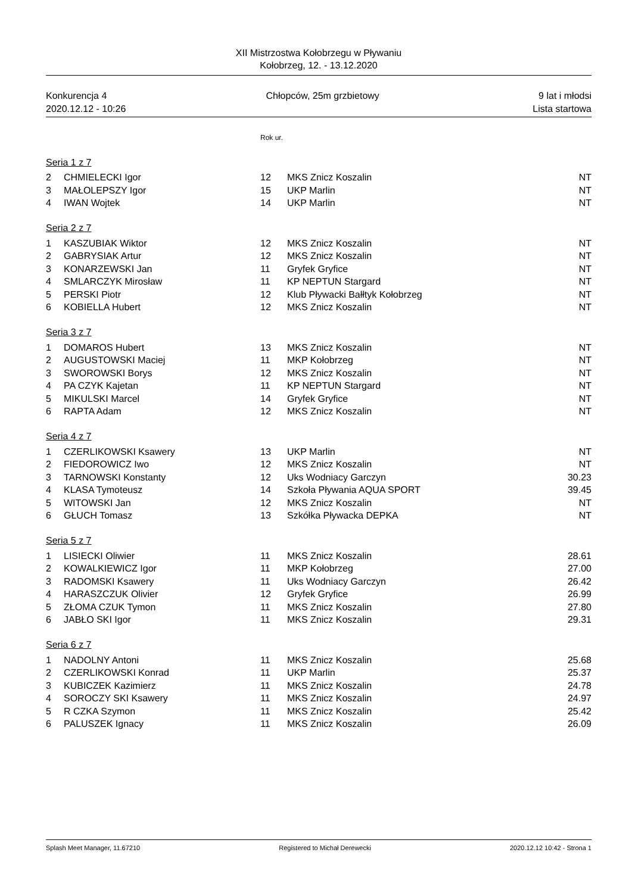XII Mistrzostwa Kołobrzegu w Pływaniu
Kołobrzeg, 12. - 13.12.2020
Konkurencja 4 Chłopców, 25m grzbietowy 9 lat i młodsi
2020.12.12 - 10:26 Lista startowa
| | | Rok ur. | | |
| Seria 1 z 7 | | | | |
| 2 | CHMIELECKI Igor | 12 | MKS Znicz Koszalin | NT |
| 3 | MAŁOLEPSZY Igor | 15 | UKP Marlin | NT |
| 4 | IWAN Wojtek | 14 | UKP Marlin | NT |
| Seria 2 z 7 | | | | |
| 1 | KASZUBIAK Wiktor | 12 | MKS Znicz Koszalin | NT |
| 2 | GABRYSIAK Artur | 12 | MKS Znicz Koszalin | NT |
| 3 | KONARZEWSKI Jan | 11 | Gryfek Gryfice | NT |
| 4 | SMLARCZYK Mirosław | 11 | KP NEPTUN Stargard | NT |
| 5 | PERSKI Piotr | 12 | Klub Pływacki Bałłtyk Kołobrzeg | NT |
| 6 | KOBIELLA Hubert | 12 | MKS Znicz Koszalin | NT |
| Seria 3 z 7 | | | | |
| 1 | DOMAROS Hubert | 13 | MKS Znicz Koszalin | NT |
| 2 | AUGUSTOWSKI Maciej | 11 | MKP Kołobrzeg | NT |
| 3 | SWOROWSKI Borys | 12 | MKS Znicz Koszalin | NT |
| 4 | PA CZYK Kajetan | 11 | KP NEPTUN Stargard | NT |
| 5 | MIKULSKI Marcel | 14 | Gryfek Gryfice | NT |
| 6 | RAPTA Adam | 12 | MKS Znicz Koszalin | NT |
| Seria 4 z 7 | | | | |
| 1 | CZERLIKOWSKI Ksawery | 13 | UKP Marlin | NT |
| 2 | FIEDOROWICZ Iwo | 12 | MKS Znicz Koszalin | NT |
| 3 | TARNOWSKI Konstanty | 12 | Uks Wodniacy Garczyn | 30.23 |
| 4 | KLASA Tymoteusz | 14 | Szkoła Pływania AQUA SPORT | 39.45 |
| 5 | WITOWSKI Jan | 12 | MKS Znicz Koszalin | NT |
| 6 | GŁUCH Tomasz | 13 | Szkółka Pływacka DEPKA | NT |
| Seria 5 z 7 | | | | |
| 1 | LISIECKI Oliwier | 11 | MKS Znicz Koszalin | 28.61 |
| 2 | KOWALKIEWICZ Igor | 11 | MKP Kołobrzeg | 27.00 |
| 3 | RADOMSKI Ksawery | 11 | Uks Wodniacy Garczyn | 26.42 |
| 4 | HARASZCZUK Olivier | 12 | Gryfek Gryfice | 26.99 |
| 5 | ZŁOMA CZUK Tymon | 11 | MKS Znicz Koszalin | 27.80 |
| 6 | JABŁO SKI Igor | 11 | MKS Znicz Koszalin | 29.31 |
| Seria 6 z 7 | | | | |
| 1 | NADOLNY Antoni | 11 | MKS Znicz Koszalin | 25.68 |
| 2 | CZERLIKOWSKI Konrad | 11 | UKP Marlin | 25.37 |
| 3 | KUBICZEK Kazimierz | 11 | MKS Znicz Koszalin | 24.78 |
| 4 | SOROCZY SKI Ksawery | 11 | MKS Znicz Koszalin | 24.97 |
| 5 | R CZKA Szymon | 11 | MKS Znicz Koszalin | 25.42 |
| 6 | PALUSZEK Ignacy | 11 | MKS Znicz Koszalin | 26.09 |
Splash Meet Manager, 11.67210 Registered to Michał Derewecki 2020.12.12 10:42 - Strona 1